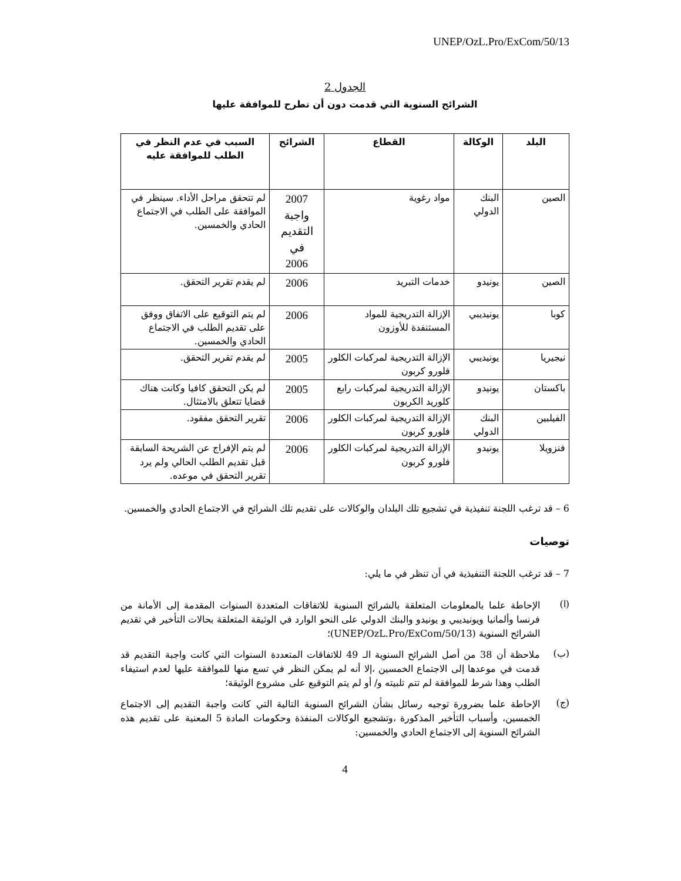UNEP/OzL.Pro/ExCom/50/13
الجدول 2
الشرائح السنوية التي قدمت دون أن تطرح للموافقة عليها
| البلد | الوكالة | القطاع | الشرائح | السبب في عدم النظر في الطلب للموافقة عليه |
| --- | --- | --- | --- | --- |
| الصين | البنك الدولي | مواد رغوية | 2007 واجبة التقديم في 2006 | لم تتحقق مراحل الأداء. سينظر في الموافقة على الطلب في الاجتماع الحادي والخمسين. |
| الصين | يونيدو | خدمات التبريد | 2006 | لم يقدم تقرير التحقق. |
| كوبا | يونيديبي | الإزالة التدريجية للمواد المستنفدة للأوزون | 2006 | لم يتم التوقيع على الاتفاق ووفق على تقديم الطلب في الاجتماع الحادي والخمسين. |
| نيجيريا | يونيديبي | الإزالة التدريجية لمركبات الكلور فلورو كربون | 2005 | لم يقدم تقرير التحقق. |
| باكستان | يونيدو | الإزالة التدريجية لمركبات رابع كلوريد الكربون | 2005 | لم يكن التحقق كافيا وكانت هناك قضايا تتعلق بالامتثال. |
| الفيلبين | البنك الدولي | الإزالة التدريجية لمركبات الكلور فلورو كربون | 2006 | تقرير التحقق مفقود. |
| فنزويلا | يونيدو | الإزالة التدريجية لمركبات الكلور فلورو كربون | 2006 | لم يتم الإفراج عن الشريحة السابقة قبل تقديم الطلب الحالي ولم يرد تقرير التحقق في موعده. |
6 – قد ترغب اللجنة تنفيذية في تشجيع تلك البلدان والوكالات على تقديم تلك الشرائح في الاجتماع الحادي والخمسين.
توصيات
7 – قد ترغب اللجنة التنفيذية في أن تنظر في ما يلي:
(ا)
الإحاطة علما بالمعلومات المتعلقة بالشرائح السنوية للاتفاقات المتعددة السنوات المقدمة إلى الأمانة من فرنسا وألمانيا ويونيديبي و يونيدو والبنك الدولي على النحو الوارد في الوثيقة المتعلقة بحالات التأخير في تقديم الشرائح السنوية (UNEP/OzL.Pro/ExCom/50/13)؛
(ب)
ملاحظة أن 38 من أصل الشرائح السنوية الـ 49 للاتفاقات المتعددة السنوات التي كانت واجبة التقديم قد قدمت في موعدها إلى الاجتماع الخمسين ،إلا أنه لم يمكن النظر في تسع منها للموافقة عليها لعدم استيفاء الطلب وهذا شرط للموافقة لم تتم تلبيته و/ أو لم يتم التوقيع على مشروع الوثيقة؛
(ج)
الإحاطة علما بضرورة توجيه رسائل بشأن الشرائح السنوية التالية التي كانت واجبة التقديم إلى الاجتماع الخمسين، وأسباب التأخير المذكورة ،وتشجيع الوكالات المنفذة وحكومات المادة 5 المعنية على تقديم هذه الشرائح السنوية إلى الاجتماع الحادي والخمسين:
4